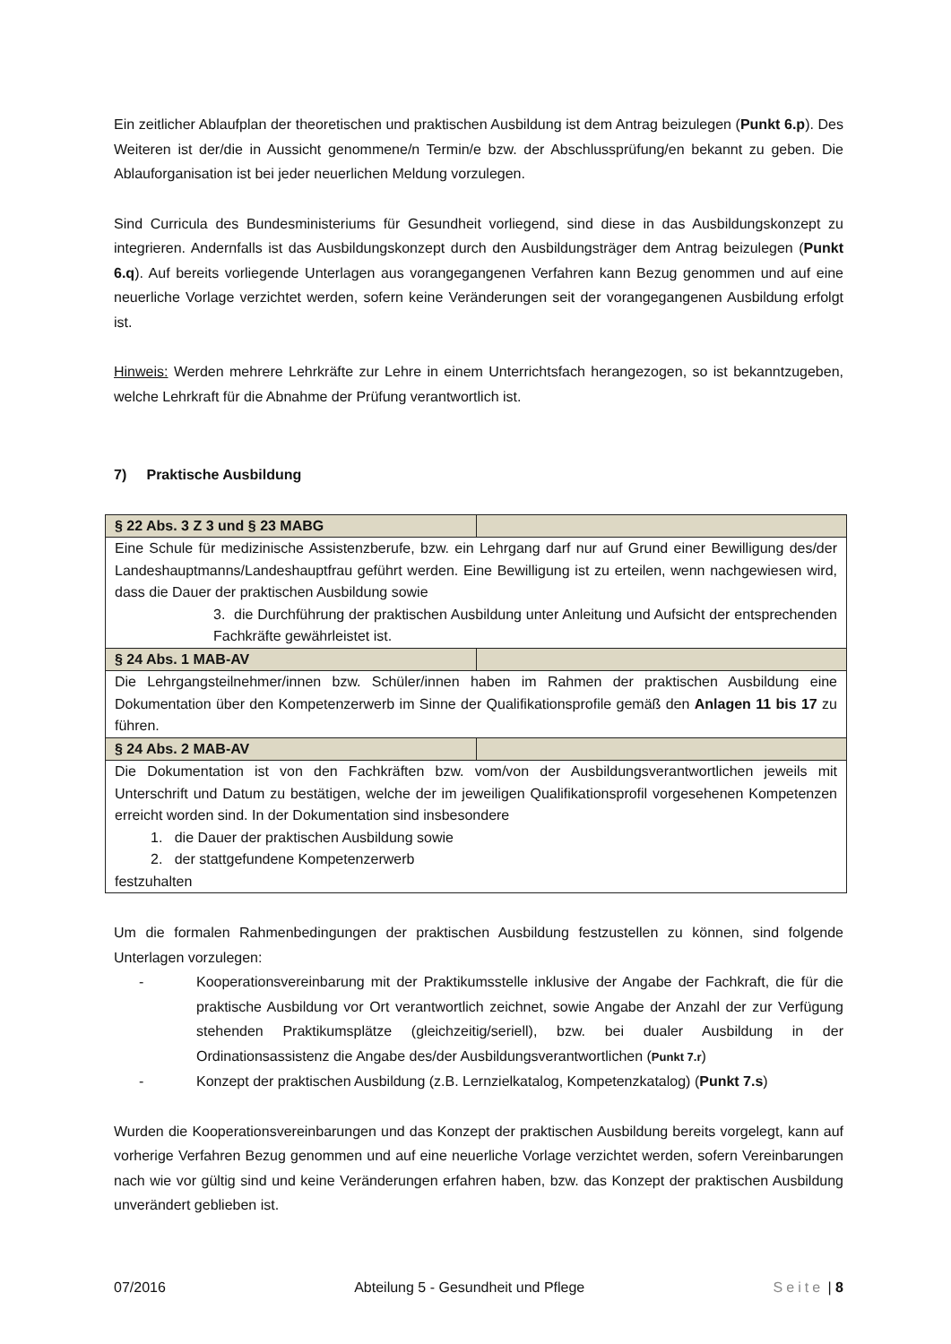Ein zeitlicher Ablaufplan der theoretischen und praktischen Ausbildung ist dem Antrag beizulegen (Punkt 6.p). Des Weiteren ist der/die in Aussicht genommene/n Termin/e bzw. der Abschlussprüfung/en bekannt zu geben. Die Ablauforganisation ist bei jeder neuerlichen Meldung vorzulegen.
Sind Curricula des Bundesministeriums für Gesundheit vorliegend, sind diese in das Ausbildungskonzept zu integrieren. Andernfalls ist das Ausbildungskonzept durch den Ausbildungsträger dem Antrag beizulegen (Punkt 6.q). Auf bereits vorliegende Unterlagen aus vorangegangenen Verfahren kann Bezug genommen und auf eine neuerliche Vorlage verzichtet werden, sofern keine Veränderungen seit der vorangegangenen Ausbildung erfolgt ist.
Hinweis: Werden mehrere Lehrkräfte zur Lehre in einem Unterrichtsfach herangezogen, so ist bekanntzugeben, welche Lehrkraft für die Abnahme der Prüfung verantwortlich ist.
7) Praktische Ausbildung
| § 22 Abs. 3 Z 3 und § 23 MABG | |
| Eine Schule für medizinische Assistenzberufe, bzw. ein Lehrgang darf nur auf Grund einer Bewilligung des/der Landeshauptmanns/Landeshauptfrau geführt werden. Eine Bewilligung ist zu erteilen, wenn nachgewiesen wird, dass die Dauer der praktischen Ausbildung sowie 3. die Durchführung der praktischen Ausbildung unter Anleitung und Aufsicht der entsprechenden Fachkräfte gewährleistet ist. | |
| § 24 Abs. 1 MAB-AV | |
| Die Lehrgangsteilnehmer/innen bzw. Schüler/innen haben im Rahmen der praktischen Ausbildung eine Dokumentation über den Kompetenzerwerb im Sinne der Qualifikationsprofile gemäß den Anlagen 11 bis 17 zu führen. | |
| § 24 Abs. 2 MAB-AV | |
| Die Dokumentation ist von den Fachkräften bzw. vom/von der Ausbildungsverantwortlichen jeweils mit Unterschrift und Datum zu bestätigen, welche der im jeweiligen Qualifikationsprofil vorgesehenen Kompetenzen erreicht worden sind. In der Dokumentation sind insbesondere 1. die Dauer der praktischen Ausbildung sowie 2. der stattgefundene Kompetenzerwerb festzuhalten | |
Um die formalen Rahmenbedingungen der praktischen Ausbildung festzustellen zu können, sind folgende Unterlagen vorzulegen:
- Kooperationsvereinbarung mit der Praktikumsstelle inklusive der Angabe der Fachkraft, die für die praktische Ausbildung vor Ort verantwortlich zeichnet, sowie Angabe der Anzahl der zur Verfügung stehenden Praktikumsplätze (gleichzeitig/seriell), bzw. bei dualer Ausbildung in der Ordinationsassistenz die Angabe des/der Ausbildungsverantwortlichen (Punkt 7.r)
- Konzept der praktischen Ausbildung (z.B. Lernzielkatalog, Kompetenzkatalog) (Punkt 7.s)
Wurden die Kooperationsvereinbarungen und das Konzept der praktischen Ausbildung bereits vorgelegt, kann auf vorherige Verfahren Bezug genommen und auf eine neuerliche Vorlage verzichtet werden, sofern Vereinbarungen nach wie vor gültig sind und keine Veränderungen erfahren haben, bzw. das Konzept der praktischen Ausbildung unverändert geblieben ist.
07/2016 Abteilung 5 - Gesundheit und Pflege Seite | 8